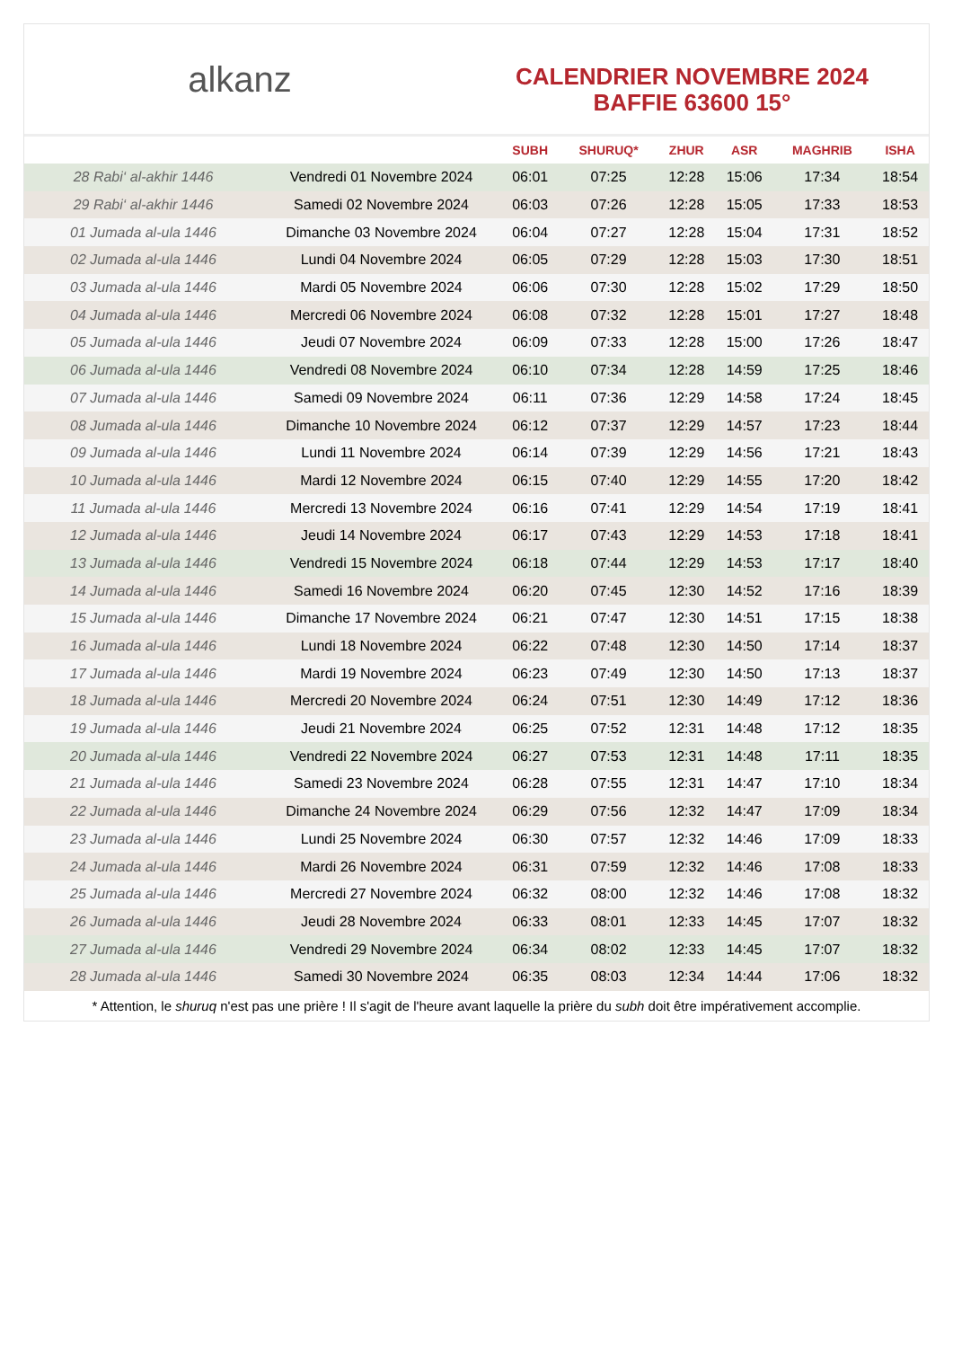alkanz
CALENDRIER NOVEMBRE 2024
BAFFIE 63600 15°
| | | SUBH | SHURUQ* | ZHUR | ASR | MAGHRIB | ISHA |
| --- | --- | --- | --- | --- | --- | --- | --- |
| 28 Rabi‘ al-akhir 1446 | Vendredi 01 Novembre 2024 | 06:01 | 07:25 | 12:28 | 15:06 | 17:34 | 18:54 |
| 29 Rabi‘ al-akhir 1446 | Samedi 02 Novembre 2024 | 06:03 | 07:26 | 12:28 | 15:05 | 17:33 | 18:53 |
| 01 Jumada al-ula 1446 | Dimanche 03 Novembre 2024 | 06:04 | 07:27 | 12:28 | 15:04 | 17:31 | 18:52 |
| 02 Jumada al-ula 1446 | Lundi 04 Novembre 2024 | 06:05 | 07:29 | 12:28 | 15:03 | 17:30 | 18:51 |
| 03 Jumada al-ula 1446 | Mardi 05 Novembre 2024 | 06:06 | 07:30 | 12:28 | 15:02 | 17:29 | 18:50 |
| 04 Jumada al-ula 1446 | Mercredi 06 Novembre 2024 | 06:08 | 07:32 | 12:28 | 15:01 | 17:27 | 18:48 |
| 05 Jumada al-ula 1446 | Jeudi 07 Novembre 2024 | 06:09 | 07:33 | 12:28 | 15:00 | 17:26 | 18:47 |
| 06 Jumada al-ula 1446 | Vendredi 08 Novembre 2024 | 06:10 | 07:34 | 12:28 | 14:59 | 17:25 | 18:46 |
| 07 Jumada al-ula 1446 | Samedi 09 Novembre 2024 | 06:11 | 07:36 | 12:29 | 14:58 | 17:24 | 18:45 |
| 08 Jumada al-ula 1446 | Dimanche 10 Novembre 2024 | 06:12 | 07:37 | 12:29 | 14:57 | 17:23 | 18:44 |
| 09 Jumada al-ula 1446 | Lundi 11 Novembre 2024 | 06:14 | 07:39 | 12:29 | 14:56 | 17:21 | 18:43 |
| 10 Jumada al-ula 1446 | Mardi 12 Novembre 2024 | 06:15 | 07:40 | 12:29 | 14:55 | 17:20 | 18:42 |
| 11 Jumada al-ula 1446 | Mercredi 13 Novembre 2024 | 06:16 | 07:41 | 12:29 | 14:54 | 17:19 | 18:41 |
| 12 Jumada al-ula 1446 | Jeudi 14 Novembre 2024 | 06:17 | 07:43 | 12:29 | 14:53 | 17:18 | 18:41 |
| 13 Jumada al-ula 1446 | Vendredi 15 Novembre 2024 | 06:18 | 07:44 | 12:29 | 14:53 | 17:17 | 18:40 |
| 14 Jumada al-ula 1446 | Samedi 16 Novembre 2024 | 06:20 | 07:45 | 12:30 | 14:52 | 17:16 | 18:39 |
| 15 Jumada al-ula 1446 | Dimanche 17 Novembre 2024 | 06:21 | 07:47 | 12:30 | 14:51 | 17:15 | 18:38 |
| 16 Jumada al-ula 1446 | Lundi 18 Novembre 2024 | 06:22 | 07:48 | 12:30 | 14:50 | 17:14 | 18:37 |
| 17 Jumada al-ula 1446 | Mardi 19 Novembre 2024 | 06:23 | 07:49 | 12:30 | 14:50 | 17:13 | 18:37 |
| 18 Jumada al-ula 1446 | Mercredi 20 Novembre 2024 | 06:24 | 07:51 | 12:30 | 14:49 | 17:12 | 18:36 |
| 19 Jumada al-ula 1446 | Jeudi 21 Novembre 2024 | 06:25 | 07:52 | 12:31 | 14:48 | 17:12 | 18:35 |
| 20 Jumada al-ula 1446 | Vendredi 22 Novembre 2024 | 06:27 | 07:53 | 12:31 | 14:48 | 17:11 | 18:35 |
| 21 Jumada al-ula 1446 | Samedi 23 Novembre 2024 | 06:28 | 07:55 | 12:31 | 14:47 | 17:10 | 18:34 |
| 22 Jumada al-ula 1446 | Dimanche 24 Novembre 2024 | 06:29 | 07:56 | 12:32 | 14:47 | 17:09 | 18:34 |
| 23 Jumada al-ula 1446 | Lundi 25 Novembre 2024 | 06:30 | 07:57 | 12:32 | 14:46 | 17:09 | 18:33 |
| 24 Jumada al-ula 1446 | Mardi 26 Novembre 2024 | 06:31 | 07:59 | 12:32 | 14:46 | 17:08 | 18:33 |
| 25 Jumada al-ula 1446 | Mercredi 27 Novembre 2024 | 06:32 | 08:00 | 12:32 | 14:46 | 17:08 | 18:32 |
| 26 Jumada al-ula 1446 | Jeudi 28 Novembre 2024 | 06:33 | 08:01 | 12:33 | 14:45 | 17:07 | 18:32 |
| 27 Jumada al-ula 1446 | Vendredi 29 Novembre 2024 | 06:34 | 08:02 | 12:33 | 14:45 | 17:07 | 18:32 |
| 28 Jumada al-ula 1446 | Samedi 30 Novembre 2024 | 06:35 | 08:03 | 12:34 | 14:44 | 17:06 | 18:32 |
* Attention, le shuruq n'est pas une prière ! Il s'agit de l'heure avant laquelle la prière du subh doit être impérativement accomplie.